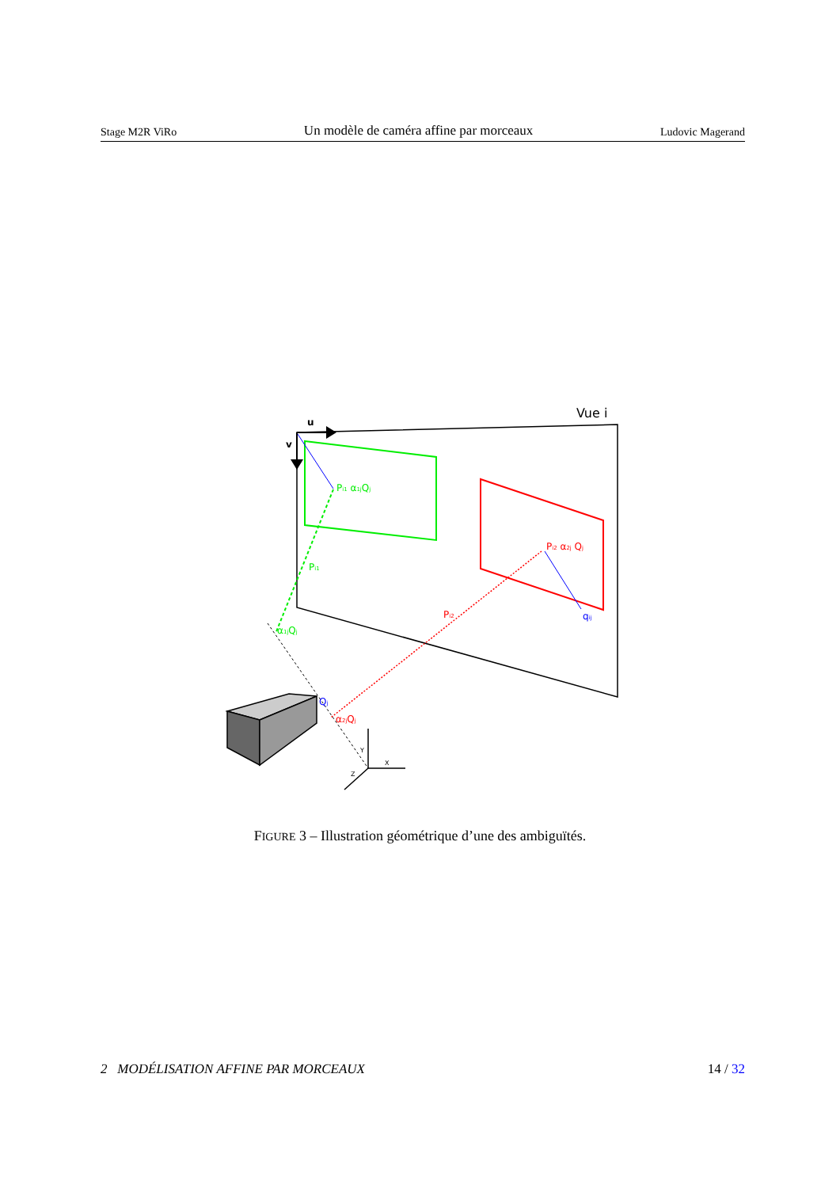Stage M2R ViRo Un modèle de caméra affine par morceaux Ludovic Magerand
Vue i
u
v
Pi1 α1jQj
Pi1
α1jQj
Pi2 α2j Qj
Pi2
qij
Qj
α2jQj
Y
X
Z
FIGURE 3 – Illustration géométrique d’une des ambiguïtés.
2 MODÉLISATION AFFINE PAR MORCEAUX 14 / 32